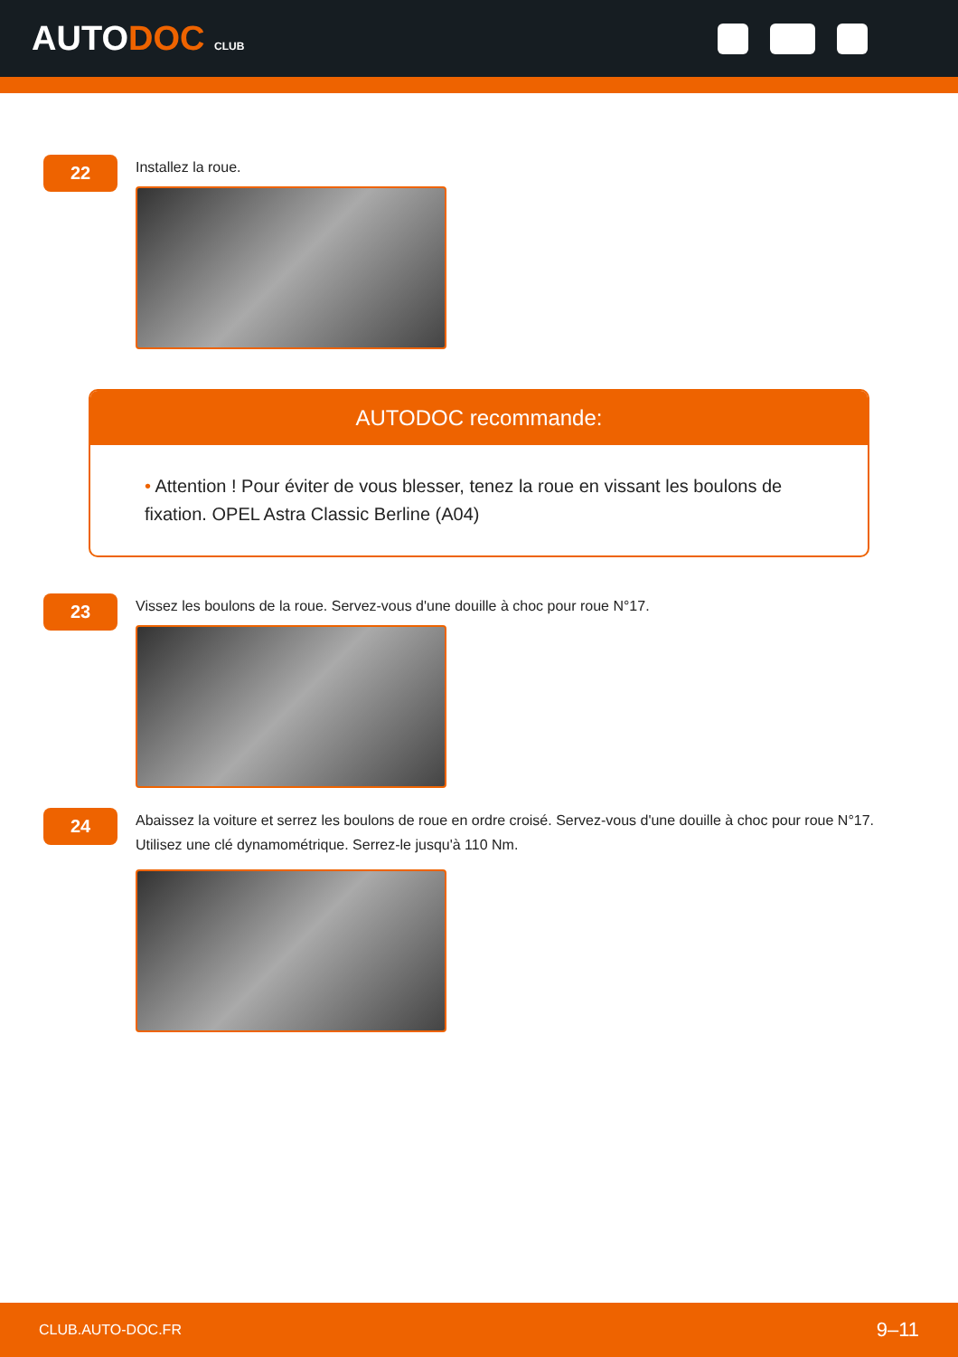AUTODOC CLUB
22
Installez la roue.
AUTODOC recommande:
• Attention ! Pour éviter de vous blesser, tenez la roue en vissant les boulons de fixation. OPEL Astra Classic Berline (A04)
23
Vissez les boulons de la roue. Servez-vous d'une douille à choc pour roue N°17.
24
Abaissez la voiture et serrez les boulons de roue en ordre croisé. Servez-vous d'une douille à choc pour roue N°17. Utilisez une clé dynamométrique. Serrez-le jusqu'à 110 Nm.
CLUB.AUTO-DOC.FR 9–11